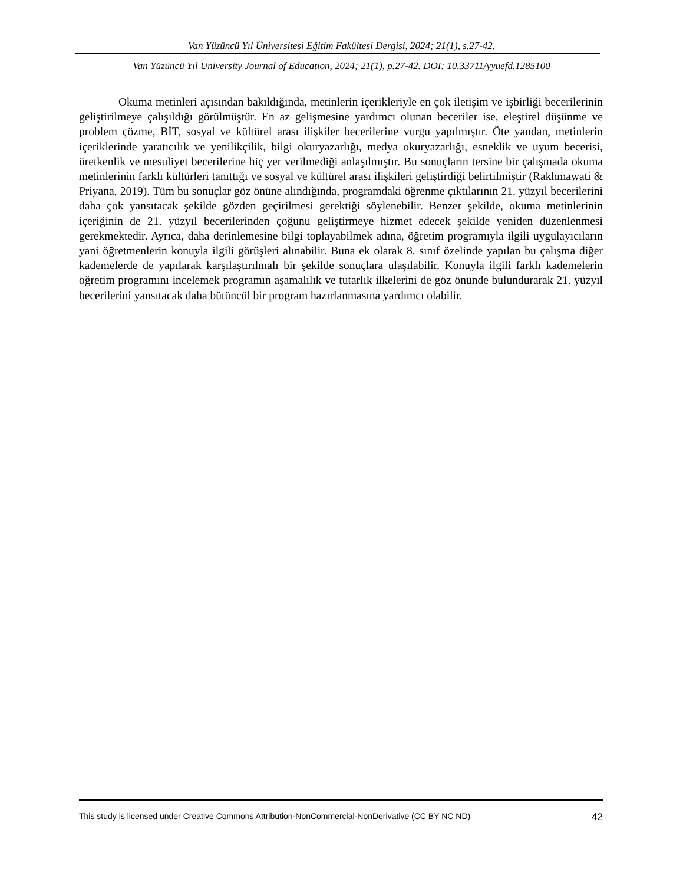Van Yüzüncü Yıl Üniversitesi Eğitim Fakültesi Dergisi, 2024; 21(1), s.27-42.
Van Yüzüncü Yıl University Journal of Education, 2024; 21(1), p.27-42. DOI: 10.33711/yyuefd.1285100
Okuma metinleri açısından bakıldığında, metinlerin içerikleriyle en çok iletişim ve işbirliği becerilerinin geliştirilmeye çalışıldığı görülmüştür. En az gelişmesine yardımcı olunan beceriler ise, eleştirel düşünme ve problem çözme, BİT, sosyal ve kültürel arası ilişkiler becerilerine vurgu yapılmıştır. Öte yandan, metinlerin içeriklerinde yaratıcılık ve yenilikçilik, bilgi okuryazarlığı, medya okuryazarlığı, esneklik ve uyum becerisi, üretkenlik ve mesuliyet becerilerine hiç yer verilmediği anlaşılmıştır. Bu sonuçların tersine bir çalışmada okuma metinlerinin farklı kültürleri tanıttığı ve sosyal ve kültürel arası ilişkileri geliştirdiği belirtilmiştir (Rakhmawati & Priyana, 2019). Tüm bu sonuçlar göz önüne alındığında, programdaki öğrenme çıktılarının 21. yüzyıl becerilerini daha çok yansıtacak şekilde gözden geçirilmesi gerektiği söylenebilir. Benzer şekilde, okuma metinlerinin içeriğinin de 21. yüzyıl becerilerinden çoğunu geliştirmeye hizmet edecek şekilde yeniden düzenlenmesi gerekmektedir. Ayrıca, daha derinlemesine bilgi toplayabilmek adına, öğretim programıyla ilgili uygulayıcıların yani öğretmenlerin konuyla ilgili görüşleri alınabilir. Buna ek olarak 8. sınıf özelinde yapılan bu çalışma diğer kademelerde de yapılarak karşılaştırılmalı bir şekilde sonuçlara ulaşılabilir. Konuyla ilgili farklı kademelerin öğretim programını incelemek programın aşamalılık ve tutarlık ilkelerini de göz önünde bulundurarak 21. yüzyıl becerilerini yansıtacak daha bütüncül bir program hazırlanmasına yardımcı olabilir.
This study is licensed under Creative Commons Attribution-NonCommercial-NonDerivative (CC BY NC ND) 42